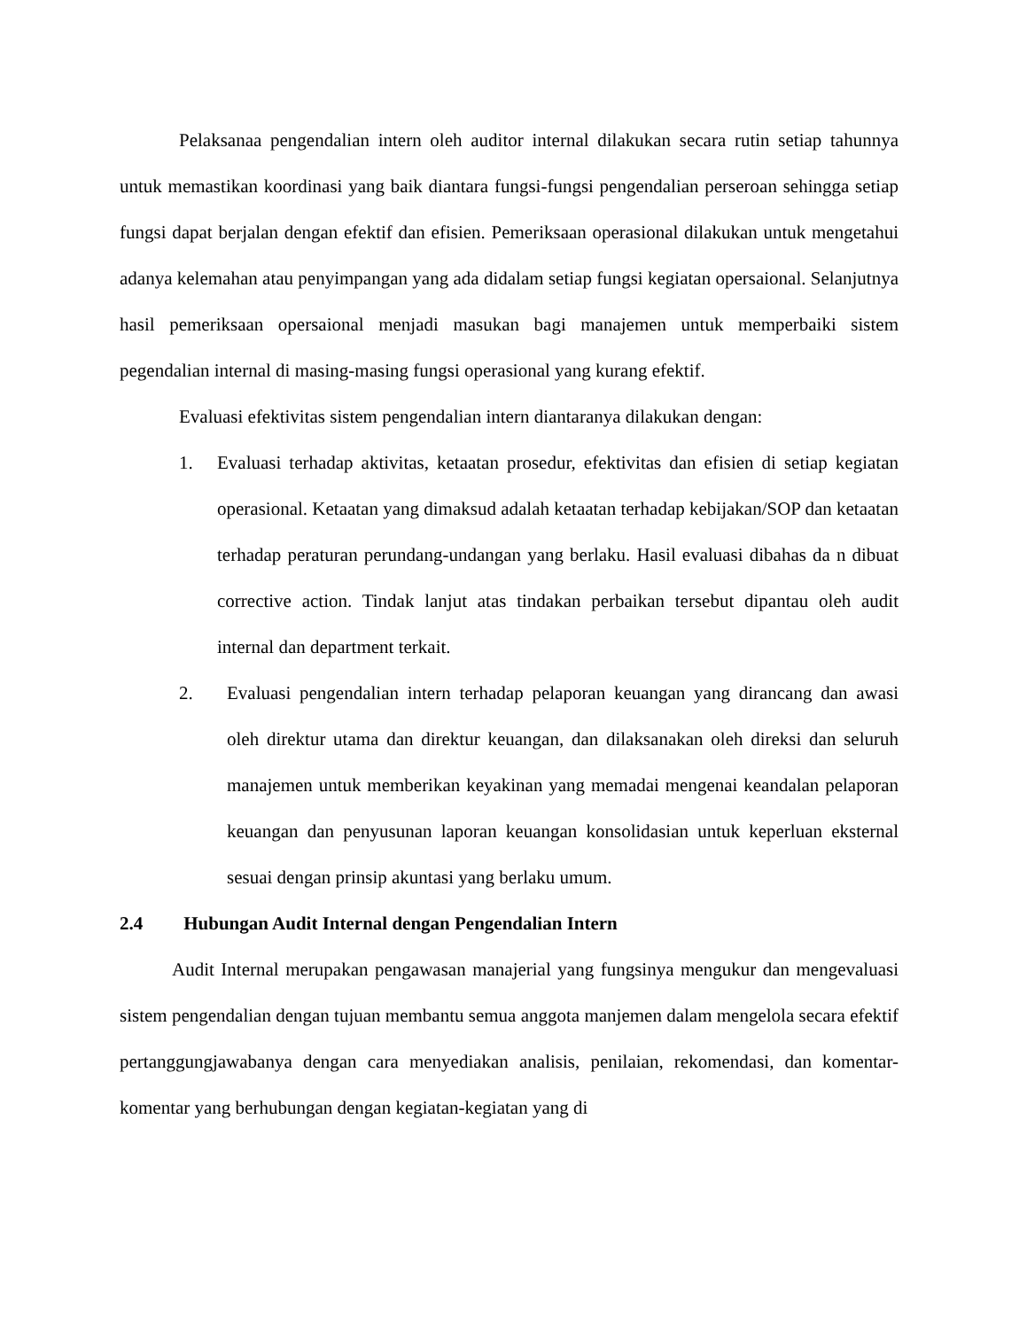Pelaksanaa pengendalian intern oleh auditor internal dilakukan secara rutin setiap tahunnya untuk memastikan koordinasi yang baik diantara fungsi-fungsi pengendalian perseroan sehingga setiap fungsi dapat berjalan dengan efektif dan efisien. Pemeriksaan operasional dilakukan untuk mengetahui adanya kelemahan atau penyimpangan yang ada didalam setiap fungsi kegiatan opersaional. Selanjutnya hasil pemeriksaan opersaional menjadi masukan bagi manajemen untuk memperbaiki sistem pegendalian internal di masing-masing fungsi operasional yang kurang efektif.
Evaluasi efektivitas sistem pengendalian intern diantaranya dilakukan dengan:
1. Evaluasi terhadap aktivitas, ketaatan prosedur, efektivitas dan efisien di setiap kegiatan operasional. Ketaatan yang dimaksud adalah ketaatan terhadap kebijakan/SOP dan ketaatan terhadap peraturan perundang-undangan yang berlaku. Hasil evaluasi dibahas da n dibuat corrective action. Tindak lanjut atas tindakan perbaikan tersebut dipantau oleh audit internal dan department terkait.
2. Evaluasi pengendalian intern terhadap pelaporan keuangan yang dirancang dan awasi oleh direktur utama dan direktur keuangan, dan dilaksanakan oleh direksi dan seluruh manajemen untuk memberikan keyakinan yang memadai mengenai keandalan pelaporan keuangan dan penyusunan laporan keuangan konsolidasian untuk keperluan eksternal sesuai dengan prinsip akuntasi yang berlaku umum.
2.4 Hubungan Audit Internal dengan Pengendalian Intern
Audit Internal merupakan pengawasan manajerial yang fungsinya mengukur dan mengevaluasi sistem pengendalian dengan tujuan membantu semua anggota manjemen dalam mengelola secara efektif pertanggungjawabanya dengan cara menyediakan analisis, penilaian, rekomendasi, dan komentar-komentar yang berhubungan dengan kegiatan-kegiatan yang di